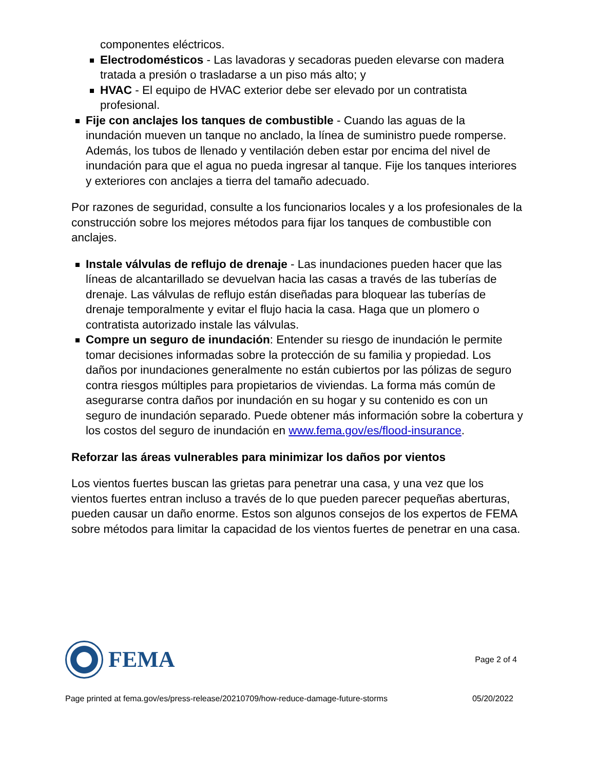componentes eléctricos.
Electrodomésticos - Las lavadoras y secadoras pueden elevarse con madera tratada a presión o trasladarse a un piso más alto; y
HVAC - El equipo de HVAC exterior debe ser elevado por un contratista profesional.
Fije con anclajes los tanques de combustible - Cuando las aguas de la inundación mueven un tanque no anclado, la línea de suministro puede romperse. Además, los tubos de llenado y ventilación deben estar por encima del nivel de inundación para que el agua no pueda ingresar al tanque. Fije los tanques interiores y exteriores con anclajes a tierra del tamaño adecuado.
Por razones de seguridad, consulte a los funcionarios locales y a los profesionales de la construcción sobre los mejores métodos para fijar los tanques de combustible con anclajes.
Instale válvulas de reflujo de drenaje - Las inundaciones pueden hacer que las líneas de alcantarillado se devuelvan hacia las casas a través de las tuberías de drenaje. Las válvulas de reflujo están diseñadas para bloquear las tuberías de drenaje temporalmente y evitar el flujo hacia la casa. Haga que un plomero o contratista autorizado instale las válvulas.
Compre un seguro de inundación: Entender su riesgo de inundación le permite tomar decisiones informadas sobre la protección de su familia y propiedad. Los daños por inundaciones generalmente no están cubiertos por las pólizas de seguro contra riesgos múltiples para propietarios de viviendas. La forma más común de asegurarse contra daños por inundación en su hogar y su contenido es con un seguro de inundación separado. Puede obtener más información sobre la cobertura y los costos del seguro de inundación en www.fema.gov/es/flood-insurance.
Reforzar las áreas vulnerables para minimizar los daños por vientos
Los vientos fuertes buscan las grietas para penetrar una casa, y una vez que los vientos fuertes entran incluso a través de lo que pueden parecer pequeñas aberturas, pueden causar un daño enorme. Estos son algunos consejos de los expertos de FEMA sobre métodos para limitar la capacidad de los vientos fuertes de penetrar en una casa.
FEMA
Page 2 of 4
Page printed at fema.gov/es/press-release/20210709/how-reduce-damage-future-storms 05/20/2022